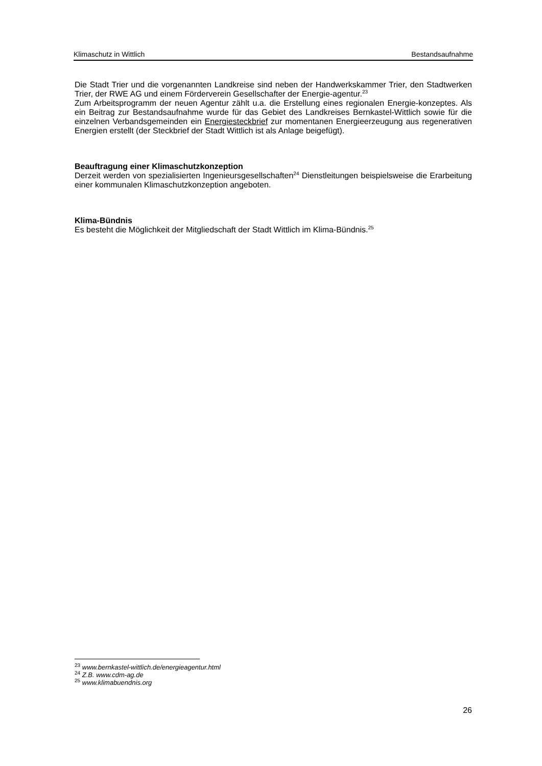Klimaschutz in Wittlich Bestandsaufnahme
Die Stadt Trier und die vorgenannten Landkreise sind neben der Handwerkskammer Trier, den Stadtwerken Trier, der RWE AG und einem Förderverein Gesellschafter der Energie-agentur.<sup>23</sup>
Zum Arbeitsprogramm der neuen Agentur zählt u.a. die Erstellung eines regionalen Energie-konzeptes. Als ein Beitrag zur Bestandsaufnahme wurde für das Gebiet des Landkreises Bernkastel-Wittlich sowie für die einzelnen Verbandsgemeinden ein Energiesteckbrief zur momentanen Energieerzeugung aus regenerativen Energien erstellt (der Steckbrief der Stadt Wittlich ist als Anlage beigefügt).
Beauftragung einer Klimaschutzkonzeption
Derzeit werden von spezialisierten Ingenieursgesellschaften<sup>24</sup> Dienstleitungen beispielsweise die Erarbeitung einer kommunalen Klimaschutzkonzeption angeboten.
Klima-Bündnis
Es besteht die Möglichkeit der Mitgliedschaft der Stadt Wittlich im Klima-Bündnis.<sup>25</sup>
<sup>23</sup> www.bernkastel-wittlich.de/energieagentur.html
<sup>24</sup> Z.B. www.cdm-ag.de
<sup>25</sup> www.klimabuendnis.org
26